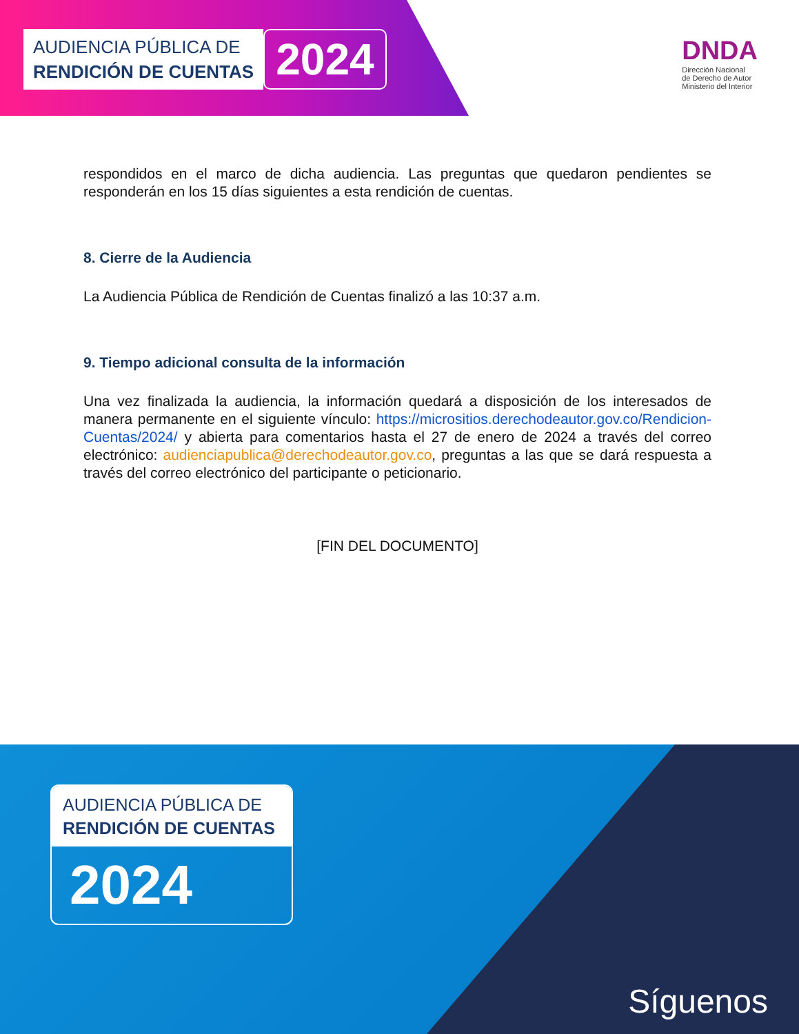AUDIENCIA PÚBLICA DE
RENDICIÓN DE CUENTAS
2024
DNDA
Dirección Nacional
de Derecho de Autor
Ministerio del Interior
respondidos en el marco de dicha audiencia. Las preguntas que quedaron pendientes se responderán en los 15 días siguientes a esta rendición de cuentas.
8. Cierre de la Audiencia
La Audiencia Pública de Rendición de Cuentas finalizó a las 10:37 a.m.
9. Tiempo adicional consulta de la información
Una vez finalizada la audiencia, la información quedará a disposición de los interesados de manera permanente en el siguiente vínculo: https://micrositios.derechodeautor.gov.co/Rendicion-Cuentas/2024/ y abierta para comentarios hasta el 27 de enero de 2024 a través del correo electrónico: audienciapublica@derechodeautor.gov.co, preguntas a las que se dará respuesta a través del correo electrónico del participante o peticionario.
[FIN DEL DOCUMENTO]
AUDIENCIA PÚBLICA DE
RENDICIÓN DE CUENTAS
2024
Síguenos